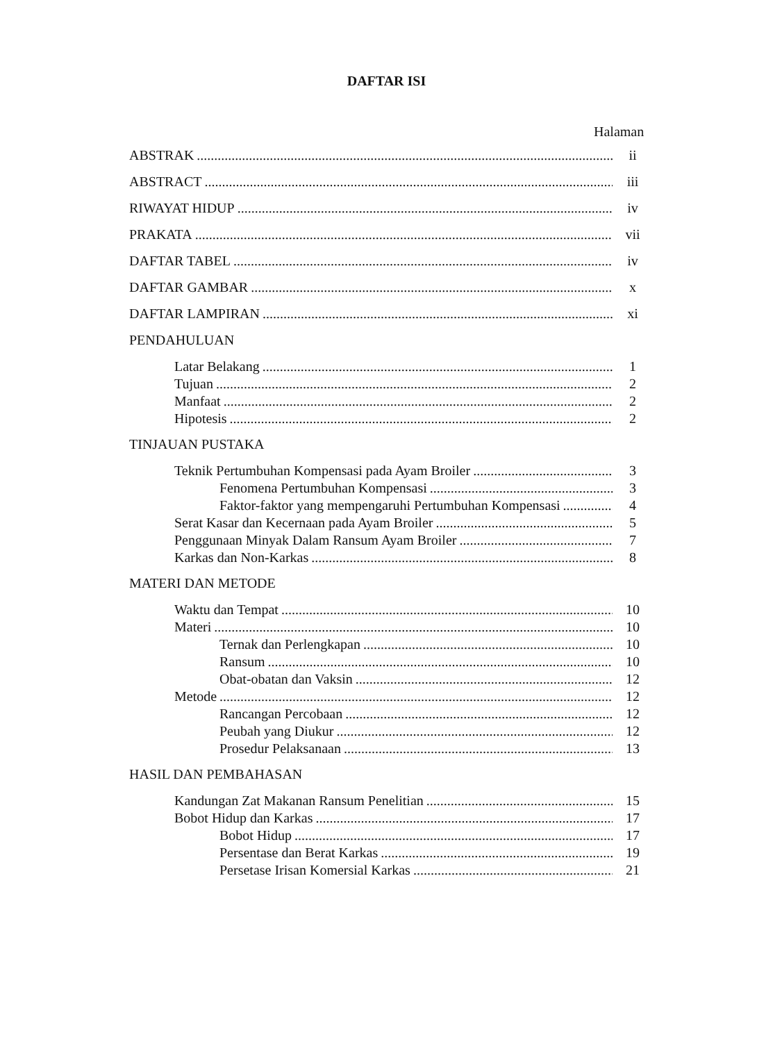DAFTAR ISI
Halaman
ABSTRAK ii
ABSTRACT iii
RIWAYAT HIDUP iv
PRAKATA vii
DAFTAR TABEL iv
DAFTAR GAMBAR x
DAFTAR LAMPIRAN xi
PENDAHULUAN
Latar Belakang 1
Tujuan 2
Manfaat 2
Hipotesis 2
TINJAUAN PUSTAKA
Teknik Pertumbuhan Kompensasi pada Ayam Broiler 3
Fenomena Pertumbuhan Kompensasi 3
Faktor-faktor yang mempengaruhi Pertumbuhan Kompensasi 4
Serat Kasar dan Kecernaan pada Ayam Broiler 5
Penggunaan Minyak Dalam Ransum Ayam Broiler 7
Karkas dan Non-Karkas 8
MATERI DAN METODE
Waktu dan Tempat 10
Materi 10
Ternak dan Perlengkapan 10
Ransum 10
Obat-obatan dan Vaksin 12
Metode 12
Rancangan Percobaan 12
Peubah yang Diukur 12
Prosedur Pelaksanaan 13
HASIL DAN PEMBAHASAN
Kandungan Zat Makanan Ransum Penelitian 15
Bobot Hidup dan Karkas 17
Bobot Hidup 17
Persentase dan Berat Karkas 19
Persetase Irisan Komersial Karkas 21